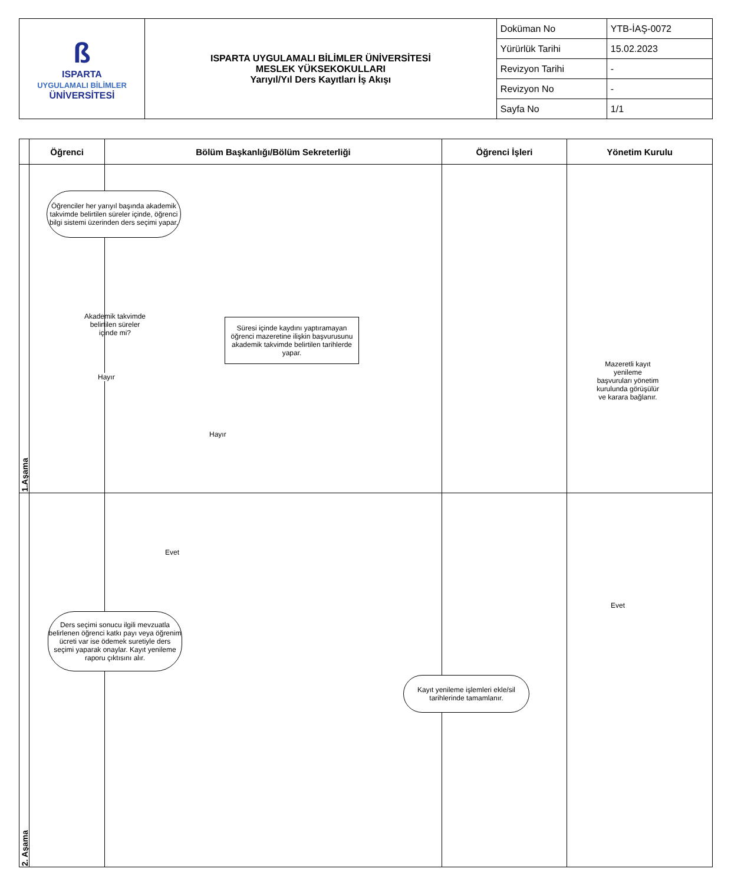| ß ISPARTA UYGULAMALI BİLİMLER ÜNİVERSİTESİ | ISPARTA UYGULAMALI BİLİMLER ÜNİVERSİTESİ MESLEK YÜKSEKOKULLARI Yarıyıl/Yıl Ders Kayıtları İş Akışı | Doküman No | YTB-İAŞ-0072 |
| | | Yürürlük Tarihi | 15.02.2023 |
| | | Revizyon Tarihi | - |
| | | Revizyon No | - |
| | | Sayfa No | 1/1 |
| | Öğrenci | Bölüm Başkanlığı/Bölüm Sekreterliği | Öğrenci İşleri | Yönetim Kurulu |
| --- | --- | --- | --- | --- |
| 1.Aşama | | | | |
| 2. Aşama | | | | |
Öğrenciler her yarıyıl başında akademik takvimde belirtilen süreler içinde, öğrenci bilgi sistemi üzerinden ders seçimi yapar.
Akademik takvimde belirtilen süreler içinde mi?
Süresi içinde kaydını yaptıramayan öğrenci mazeretine ilişkin başvurusunu akademik takvimde belirtilen tarihlerde yapar.
Mazeretli kayıt yenileme başvuruları yönetim kurulunda görüşülür ve karara bağlanır.
Hayır
Hayır
Evet
Evet
Ders seçimi sonucu ilgili mevzuatla belirlenen öğrenci katkı payı veya öğrenim ücreti var ise ödemek suretiyle ders seçimi yaparak onaylar. Kayıt yenileme raporu çıktısını alır.
Kayıt yenileme işlemleri ekle/sil tarihlerinde tamamlanır.